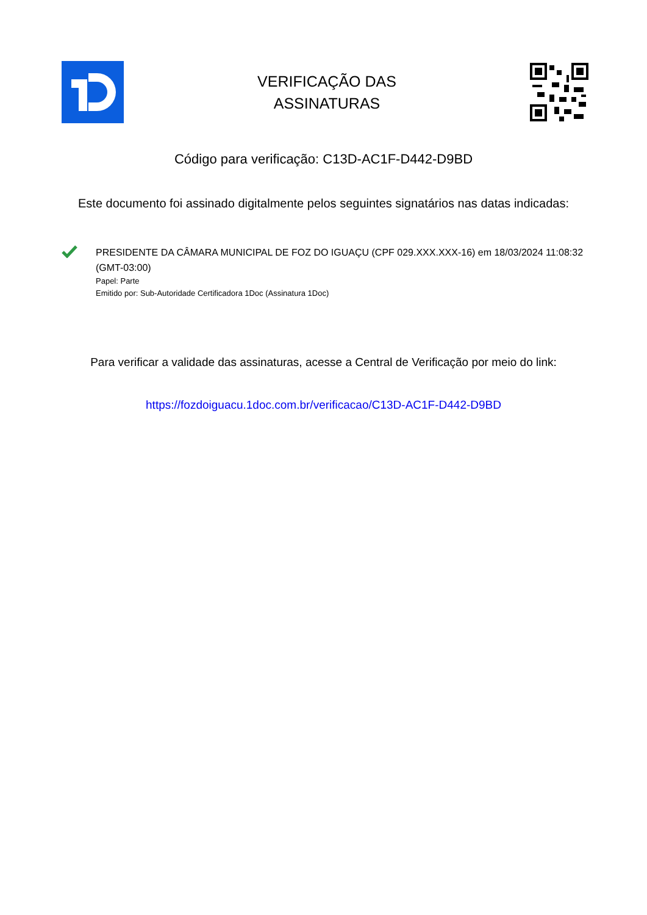VERIFICAÇÃO DAS
ASSINATURAS
Código para verificação: C13D-AC1F-D442-D9BD
Este documento foi assinado digitalmente pelos seguintes signatários nas datas indicadas:
PRESIDENTE DA CÂMARA MUNICIPAL DE FOZ DO IGUAÇU (CPF 029.XXX.XXX-16) em 18/03/2024 11:08:32 (GMT-03:00)
Papel: Parte
Emitido por: Sub-Autoridade Certificadora 1Doc (Assinatura 1Doc)
Para verificar a validade das assinaturas, acesse a Central de Verificação por meio do link:
https://fozdoiguacu.1doc.com.br/verificacao/C13D-AC1F-D442-D9BD